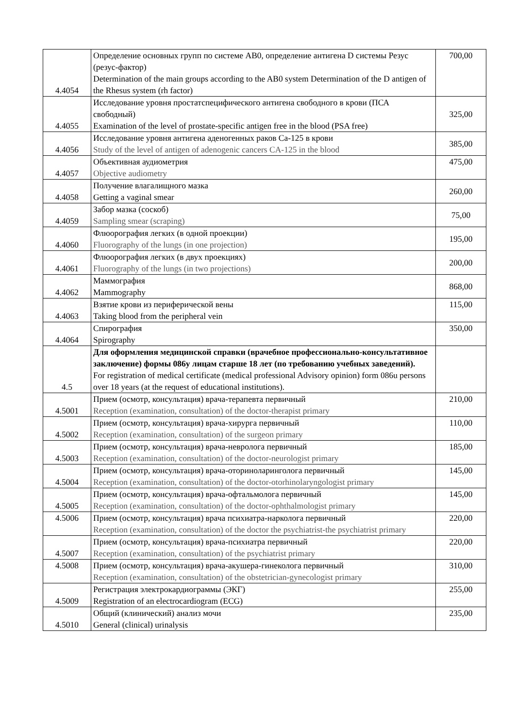| 4.4054 | Определение основных групп по системе АВ0, определение антигена D системы Резус (резус-фактор) Determination of the main groups according to the AB0 system Determination of the D antigen of the Rhesus system (rh factor) | 700,00 |
| 4.4055 | Исследование уровня простатспецифического антигена свободного в крови (ПСА свободный) Examination of the level of prostate-specific antigen free in the blood (PSA free) | 325,00 |
| 4.4056 | Исследование уровня антигена аденогенных раков Са-125 в крови Study of the level of antigen of adenogenic cancers CA-125 in the blood | 385,00 |
| 4.4057 | Объективная аудиометрия Objective audiometry | 475,00 |
| 4.4058 | Получение влагалищного мазка Getting a vaginal smear | 260,00 |
| 4.4059 | Забор мазка (соскоб) Sampling smear (scraping) | 75,00 |
| 4.4060 | Флюорография легких (в одной проекции) Fluorography of the lungs (in one projection) | 195,00 |
| 4.4061 | Флюорография легких (в двух проекциях) Fluorography of the lungs (in two projections) | 200,00 |
| 4.4062 | Маммография Mammography | 868,00 |
| 4.4063 | Взятие крови из периферической вены Taking blood from the peripheral vein | 115,00 |
| 4.4064 | Спирография Spirography | 350,00 |
| 4.5 | Для оформления медицинской справки (врачебное профессионально-консультативное заключение) формы 086у лицам старше 18 лет (по требованию учебных заведений). For registration of medical certificate (medical professional Advisory opinion) form 086u persons over 18 years (at the request of educational institutions). | |
| 4.5001 | Прием (осмотр, консультация) врача-терапевта первичный Reception (examination, consultation) of the doctor-therapist primary | 210,00 |
| 4.5002 | Прием (осмотр, консультация) врача-хирурга первичный Reception (examination, consultation) of the surgeon primary | 110,00 |
| 4.5003 | Прием (осмотр, консультация) врача-невролога первичный Reception (examination, consultation) of the doctor-neurologist primary | 185,00 |
| 4.5004 | Прием (осмотр, консультация) врача-оториноларинголога первичный Reception (examination, consultation) of the doctor-otorhinolaryngologist primary | 145,00 |
| 4.5005 | Прием (осмотр, консультация) врача-офтальмолога первичный Reception (examination, consultation) of the doctor-ophthalmologist primary | 145,00 |
| 4.5006 | Прием (осмотр, консультация) врача психиатра-нарколога первичный Reception (examination, consultation) of the doctor the psychiatrist-the psychiatrist primary | 220,00 |
| 4.5007 | Прием (осмотр, консультация) врача-психиатра первичный Reception (examination, consultation) of the psychiatrist primary | 220,00 |
| 4.5008 | Прием (осмотр, консультация) врача-акушера-гинеколога первичный Reception (examination, consultation) of the obstetrician-gynecologist primary | 310,00 |
| 4.5009 | Регистрация электрокардиограммы (ЭКГ) Registration of an electrocardiogram (ECG) | 255,00 |
| 4.5010 | Общий (клинический) анализ мочи General (clinical) urinalysis | 235,00 |